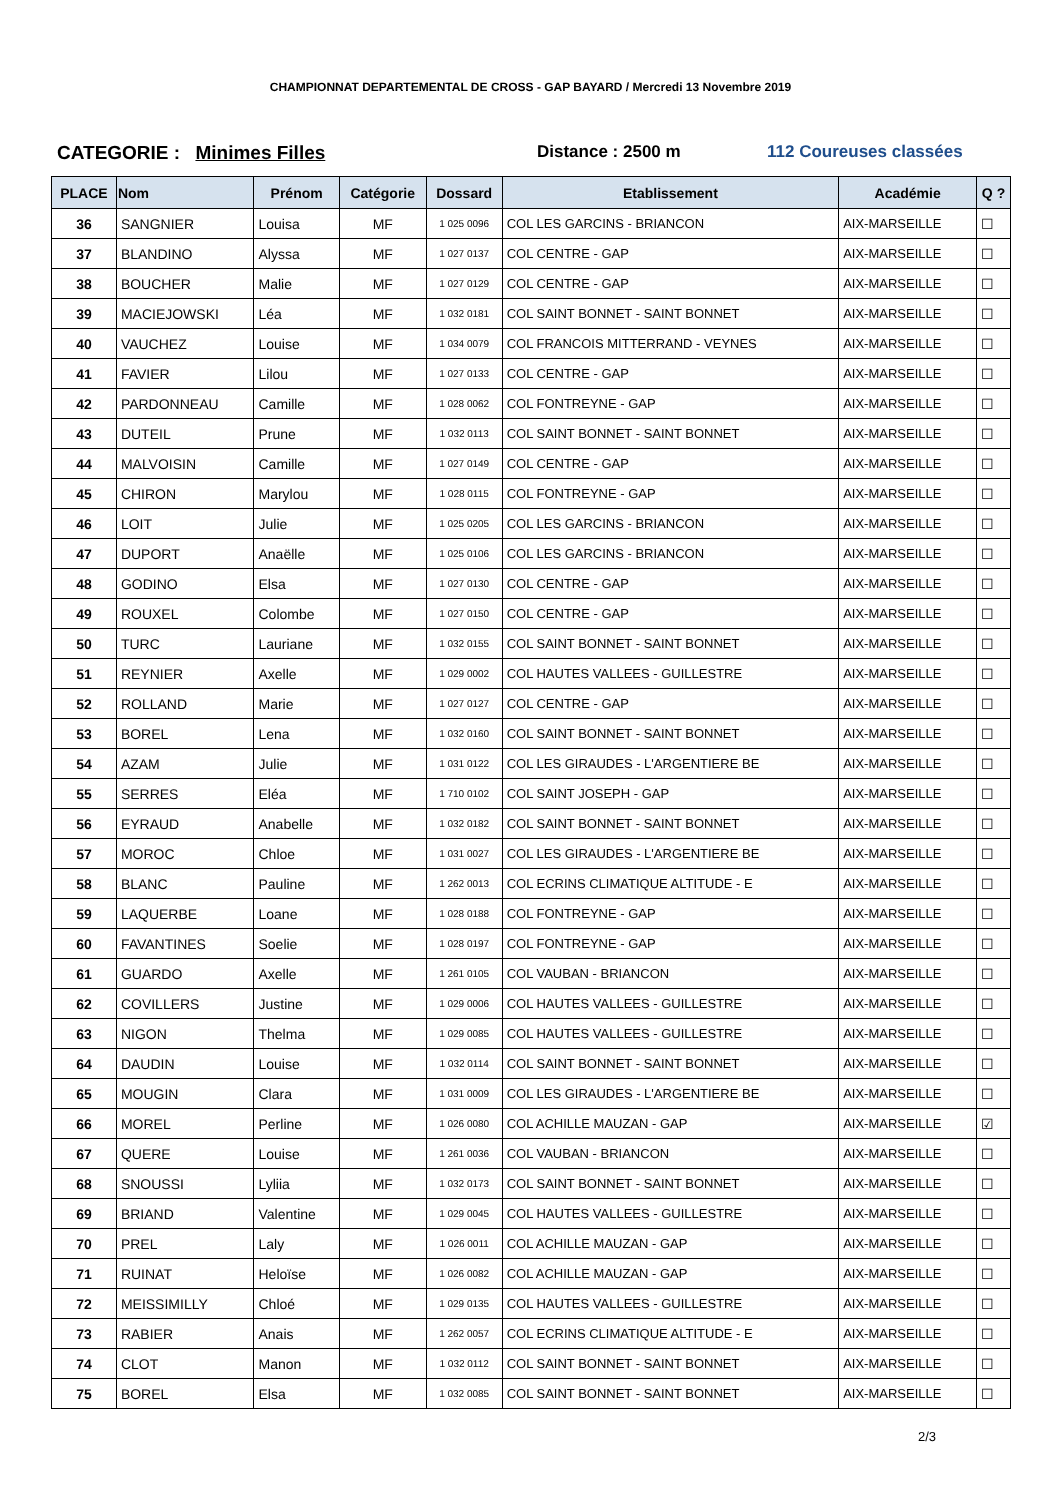CHAMPIONNAT DEPARTEMENTAL DE CROSS - GAP BAYARD / Mercredi 13 Novembre 2019
CATEGORIE : Minimes Filles Distance : 2500 m 112 Coureuses classées
| PLACE | Nom | Prénom | Catégorie | Dossard | Etablissement | Académie | Q ? |
| --- | --- | --- | --- | --- | --- | --- | --- |
| 36 | SANGNIER | Louisa | MF | 1 025 0096 | COL LES GARCINS - BRIANCON | AIX-MARSEILLE | ☐ |
| 37 | BLANDINO | Alyssa | MF | 1 027 0137 | COL CENTRE - GAP | AIX-MARSEILLE | ☐ |
| 38 | BOUCHER | Malie | MF | 1 027 0129 | COL CENTRE - GAP | AIX-MARSEILLE | ☐ |
| 39 | MACIEJOWSKI | Léa | MF | 1 032 0181 | COL SAINT BONNET - SAINT BONNET | AIX-MARSEILLE | ☐ |
| 40 | VAUCHEZ | Louise | MF | 1 034 0079 | COL FRANCOIS MITTERRAND - VEYNES | AIX-MARSEILLE | ☐ |
| 41 | FAVIER | Lilou | MF | 1 027 0133 | COL CENTRE - GAP | AIX-MARSEILLE | ☐ |
| 42 | PARDONNEAU | Camille | MF | 1 028 0062 | COL FONTREYNE - GAP | AIX-MARSEILLE | ☐ |
| 43 | DUTEIL | Prune | MF | 1 032 0113 | COL SAINT BONNET - SAINT BONNET | AIX-MARSEILLE | ☐ |
| 44 | MALVOISIN | Camille | MF | 1 027 0149 | COL CENTRE - GAP | AIX-MARSEILLE | ☐ |
| 45 | CHIRON | Marylou | MF | 1 028 0115 | COL FONTREYNE - GAP | AIX-MARSEILLE | ☐ |
| 46 | LOIT | Julie | MF | 1 025 0205 | COL LES GARCINS - BRIANCON | AIX-MARSEILLE | ☐ |
| 47 | DUPORT | Anaëlle | MF | 1 025 0106 | COL LES GARCINS - BRIANCON | AIX-MARSEILLE | ☐ |
| 48 | GODINO | Elsa | MF | 1 027 0130 | COL CENTRE - GAP | AIX-MARSEILLE | ☐ |
| 49 | ROUXEL | Colombe | MF | 1 027 0150 | COL CENTRE - GAP | AIX-MARSEILLE | ☐ |
| 50 | TURC | Lauriane | MF | 1 032 0155 | COL SAINT BONNET - SAINT BONNET | AIX-MARSEILLE | ☐ |
| 51 | REYNIER | Axelle | MF | 1 029 0002 | COL HAUTES VALLEES - GUILLESTRE | AIX-MARSEILLE | ☐ |
| 52 | ROLLAND | Marie | MF | 1 027 0127 | COL CENTRE - GAP | AIX-MARSEILLE | ☐ |
| 53 | BOREL | Lena | MF | 1 032 0160 | COL SAINT BONNET - SAINT BONNET | AIX-MARSEILLE | ☐ |
| 54 | AZAM | Julie | MF | 1 031 0122 | COL LES GIRAUDES - L'ARGENTIERE BE | AIX-MARSEILLE | ☐ |
| 55 | SERRES | Eléa | MF | 1 710 0102 | COL SAINT JOSEPH - GAP | AIX-MARSEILLE | ☐ |
| 56 | EYRAUD | Anabelle | MF | 1 032 0182 | COL SAINT BONNET - SAINT BONNET | AIX-MARSEILLE | ☐ |
| 57 | MOROC | Chloe | MF | 1 031 0027 | COL LES GIRAUDES - L'ARGENTIERE BE | AIX-MARSEILLE | ☐ |
| 58 | BLANC | Pauline | MF | 1 262 0013 | COL ECRINS CLIMATIQUE ALTITUDE - E | AIX-MARSEILLE | ☐ |
| 59 | LAQUERBE | Loane | MF | 1 028 0188 | COL FONTREYNE - GAP | AIX-MARSEILLE | ☐ |
| 60 | FAVANTINES | Soelie | MF | 1 028 0197 | COL FONTREYNE - GAP | AIX-MARSEILLE | ☐ |
| 61 | GUARDO | Axelle | MF | 1 261 0105 | COL VAUBAN - BRIANCON | AIX-MARSEILLE | ☐ |
| 62 | COVILLERS | Justine | MF | 1 029 0006 | COL HAUTES VALLEES - GUILLESTRE | AIX-MARSEILLE | ☐ |
| 63 | NIGON | Thelma | MF | 1 029 0085 | COL HAUTES VALLEES - GUILLESTRE | AIX-MARSEILLE | ☐ |
| 64 | DAUDIN | Louise | MF | 1 032 0114 | COL SAINT BONNET - SAINT BONNET | AIX-MARSEILLE | ☐ |
| 65 | MOUGIN | Clara | MF | 1 031 0009 | COL LES GIRAUDES - L'ARGENTIERE BE | AIX-MARSEILLE | ☐ |
| 66 | MOREL | Perline | MF | 1 026 0080 | COL ACHILLE MAUZAN - GAP | AIX-MARSEILLE | ☑ |
| 67 | QUERE | Louise | MF | 1 261 0036 | COL VAUBAN - BRIANCON | AIX-MARSEILLE | ☐ |
| 68 | SNOUSSI | Lyliia | MF | 1 032 0173 | COL SAINT BONNET - SAINT BONNET | AIX-MARSEILLE | ☐ |
| 69 | BRIAND | Valentine | MF | 1 029 0045 | COL HAUTES VALLEES - GUILLESTRE | AIX-MARSEILLE | ☐ |
| 70 | PREL | Laly | MF | 1 026 0011 | COL ACHILLE MAUZAN - GAP | AIX-MARSEILLE | ☐ |
| 71 | RUINAT | Heloïse | MF | 1 026 0082 | COL ACHILLE MAUZAN - GAP | AIX-MARSEILLE | ☐ |
| 72 | MEISSIMILLY | Chloé | MF | 1 029 0135 | COL HAUTES VALLEES - GUILLESTRE | AIX-MARSEILLE | ☐ |
| 73 | RABIER | Anais | MF | 1 262 0057 | COL ECRINS CLIMATIQUE ALTITUDE - E | AIX-MARSEILLE | ☐ |
| 74 | CLOT | Manon | MF | 1 032 0112 | COL SAINT BONNET - SAINT BONNET | AIX-MARSEILLE | ☐ |
| 75 | BOREL | Elsa | MF | 1 032 0085 | COL SAINT BONNET - SAINT BONNET | AIX-MARSEILLE | ☐ |
2/3